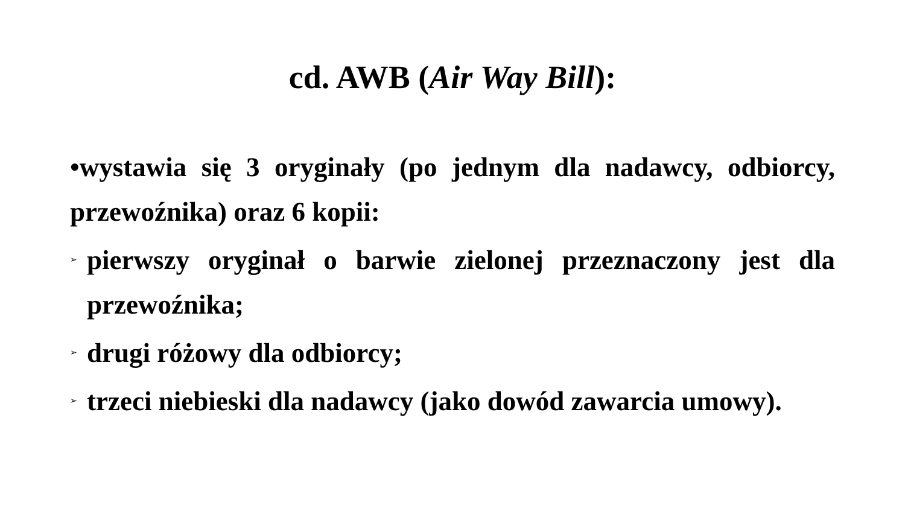cd. AWB (Air Way Bill):
•wystawia się 3 oryginały (po jednym dla nadawcy, odbiorcy, przewoźnika) oraz 6 kopii:
➢
pierwszy oryginał o barwie zielonej przeznaczony jest dla przewoźnika;
➢
drugi różowy dla odbiorcy;
➢
trzeci niebieski dla nadawcy (jako dowód zawarcia umowy).